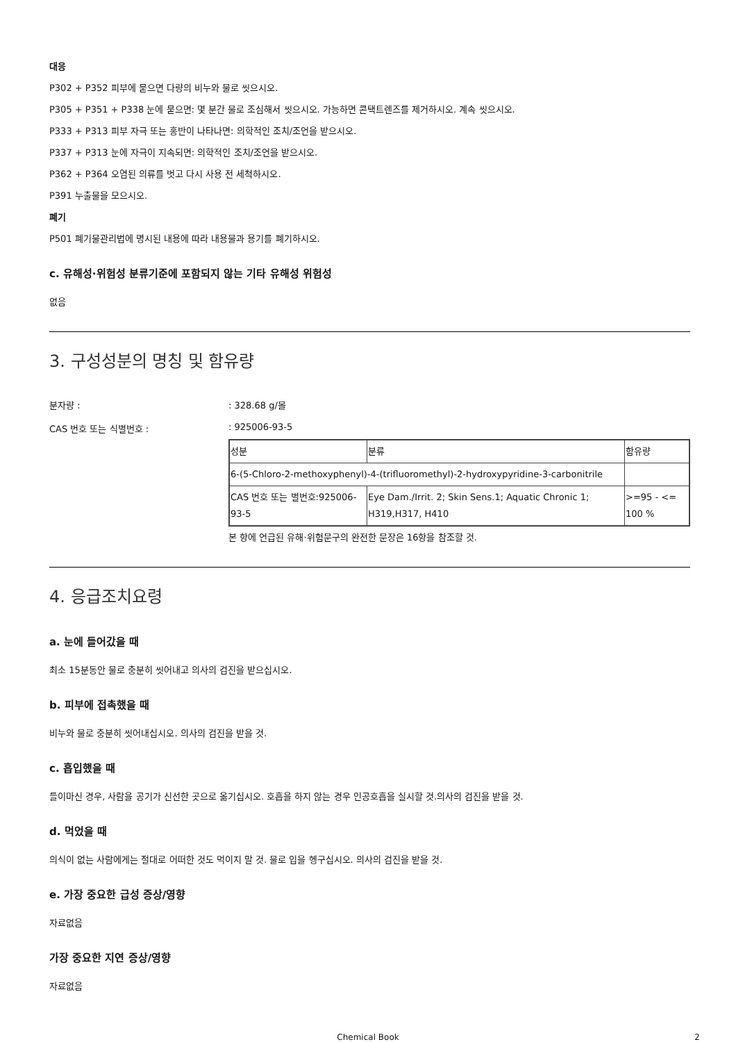대응
P302 + P352 피부에 묻으면 다량의 비누와 물로 씻으시오.
P305 + P351 + P338 눈에 묻으면: 몇 분간 물로 조심해서 씻으시오. 가능하면 콘택트렌즈를 제거하시오. 계속 씻으시오.
P333 + P313 피부 자극 또는 홍반이 나타나면: 의학적인 조치/조언을 받으시오.
P337 + P313 눈에 자극이 지속되면: 의학적인 조치/조언을 받으시오.
P362 + P364 오염된 의류를 벗고 다시 사용 전 세척하시오.
P391 누출물을 모으시오.
폐기
P501 폐기물관리법에 명시된 내용에 따라 내용물과 용기를 폐기하시오.
c. 유해성·위험성 분류기준에 포함되지 않는 기타 유해성 위험성
없음
3. 구성성분의 명칭 및 함유량
분자량 : : 328.68 g/몰
CAS 번호 또는 식별번호 : : 925006-93-5
| 성분 | 분류 | 함유량 |
| 6-(5-Chloro-2-methoxyphenyl)-4-(trifluoromethyl)-2-hydroxypyridine-3-carbonitrile | | |
| CAS 번호 또는 별번호:925006-93-5 | Eye Dam./Irrit. 2; Skin Sens.1; Aquatic Chronic 1; H319,H317, H410 | >=95 - <= 100 % |
본 항에 언급된 유해·위험문구의 완전한 문장은 16항을 참조할 것.
4. 응급조치요령
a. 눈에 들어갔을 때
최소 15분동안 물로 충분히 씻어내고 의사의 검진을 받으십시오.
b. 피부에 접촉했을 때
비누와 물로 충분히 씻어내십시오. 의사의 검진을 받을 것.
c. 흡입했을 때
들이마신 경우, 사람을 공기가 신선한 곳으로 옮기십시오. 호흡을 하지 않는 경우 인공호흡을 실시할 것.의사의 검진을 받을 것.
d. 먹었을 때
의식이 없는 사람에게는 절대로 어떠한 것도 먹이지 말 것. 물로 입을 헹구십시오. 의사의 검진을 받을 것.
e. 가장 중요한 급성 증상/영향
자료없음
가장 중요한 지연 증상/영향
자료없음
Chemical Book 2